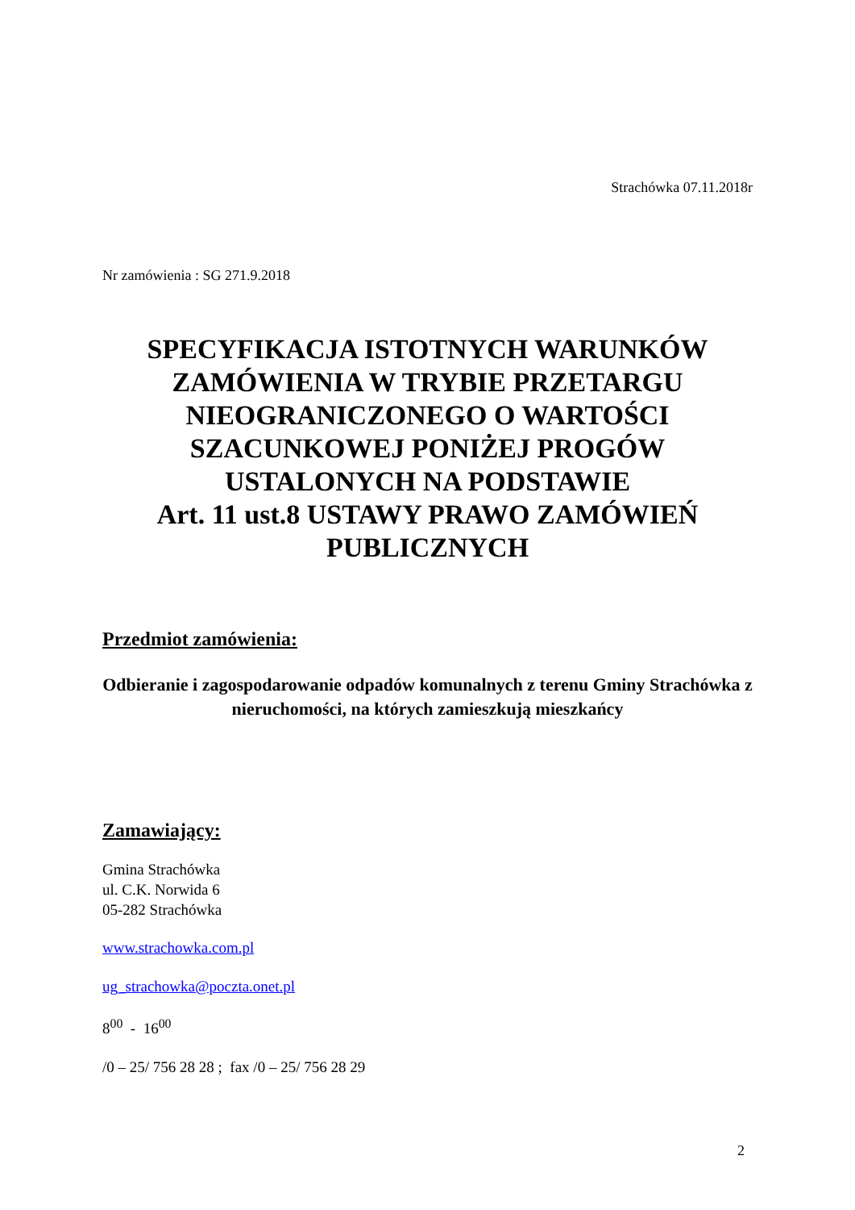Strachówka 07.11.2018r
Nr zamówienia : SG 271.9.2018
SPECYFIKACJA ISTOTNYCH WARUNKÓW ZAMÓWIENIA W TRYBIE PRZETARGU NIEOGRANICZONEGO O WARTOŚCI SZACUNKOWEJ PONIŻEJ PROGÓW USTALONYCH NA PODSTAWIE
Art. 11 ust.8 USTAWY PRAWO ZAMÓWIEŃ PUBLICZNYCH
Przedmiot zamówienia:
Odbieranie i zagospodarowanie odpadów komunalnych z terenu Gminy Strachówka z nieruchomości, na których zamieszkują mieszkańcy
Zamawiający:
Gmina Strachówka
ul. C.K. Norwida 6
05-282 Strachówka
www.strachowka.com.pl
ug_strachowka@poczta.onet.pl
8<sup>00</sup> - 16<sup>00</sup>
/0 – 25/ 756 28 28 ; fax /0 – 25/ 756 28 29
2